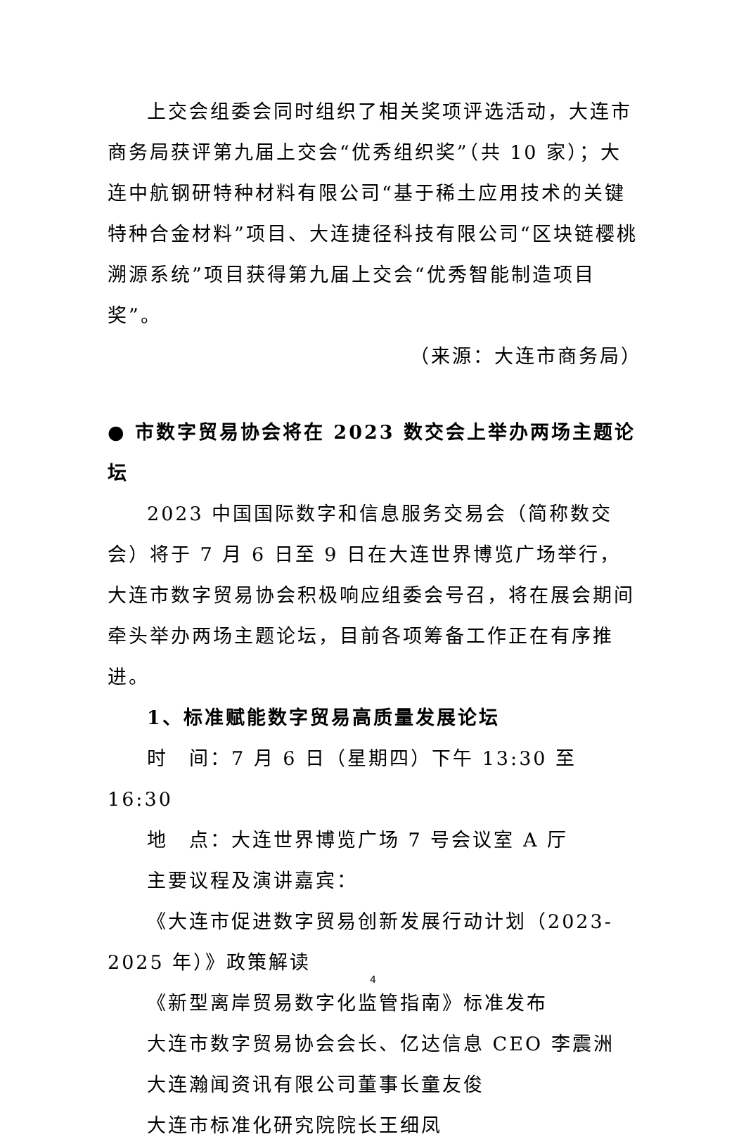上交会组委会同时组织了相关奖项评选活动，大连市商务局获评第九届上交会“优秀组织奖”（共 10 家）；大连中航钢研特种材料有限公司“基于稀土应用技术的关键特种合金材料”项目、大连捷径科技有限公司“区块链樱桃溯源系统”项目获得第九届上交会“优秀智能制造项目奖”。
（来源：大连市商务局）
● 市数字贸易协会将在 2023 数交会上举办两场主题论坛
2023 中国国际数字和信息服务交易会（简称数交会）将于 7 月 6 日至 9 日在大连世界博览广场举行，大连市数字贸易协会积极响应组委会号召，将在展会期间牵头举办两场主题论坛，目前各项筹备工作正在有序推进。
1、标准赋能数字贸易高质量发展论坛
时　间：7 月 6 日（星期四）下午 13:30 至 16:30
地　点：大连世界博览广场 7 号会议室 A 厅
主要议程及演讲嘉宾：
《大连市促进数字贸易创新发展行动计划（2023-2025 年）》政策解读
《新型离岸贸易数字化监管指南》标准发布
大连市数字贸易协会会长、亿达信息 CEO 李震洲
大连瀚闻资讯有限公司董事长童友俊
大连市标准化研究院院长王细凤
4